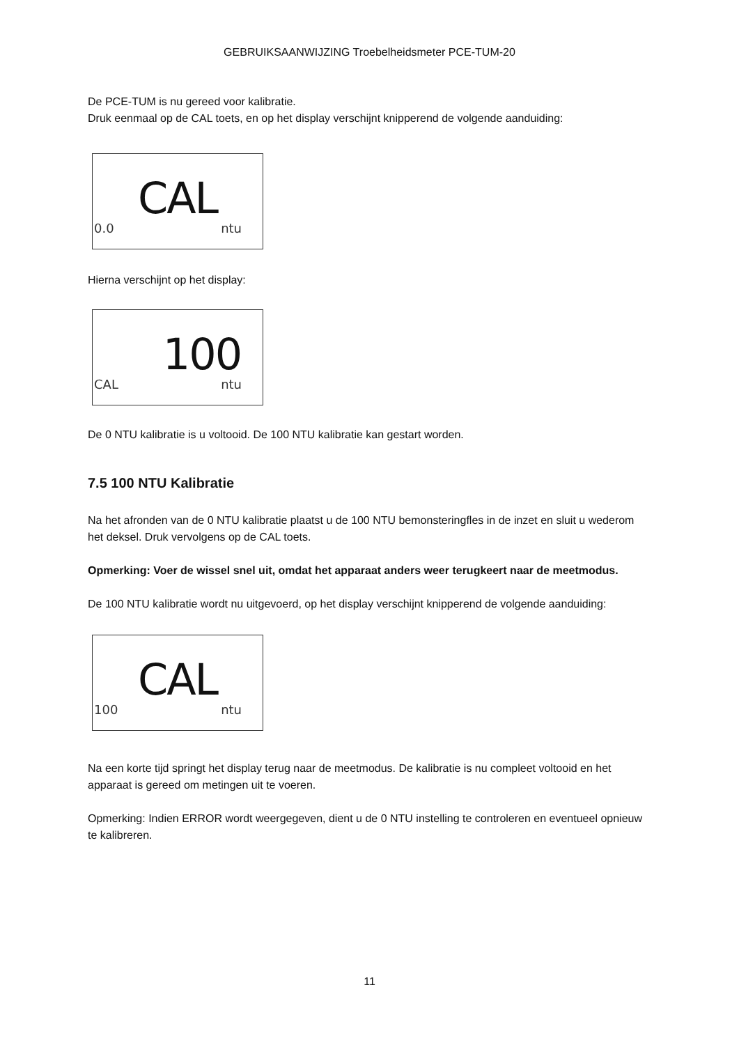GEBRUIKSAANWIJZING Troebelheidsmeter PCE-TUM-20
De PCE-TUM is nu gereed voor kalibratie.
Druk eenmaal op de CAL toets, en op het display verschijnt knipperend de volgende aanduiding:
CAL
0.0 ntu
Hierna verschijnt op het display:
100
CAL ntu
De 0 NTU kalibratie is u voltooid. De 100 NTU kalibratie kan gestart worden.
7.5 100 NTU Kalibratie
Na het afronden van de 0 NTU kalibratie plaatst u de 100 NTU bemonsteringfles in de inzet en sluit u wederom het deksel. Druk vervolgens op de CAL toets.
Opmerking: Voer de wissel snel uit, omdat het apparaat anders weer terugkeert naar de meetmodus.
De 100 NTU kalibratie wordt nu uitgevoerd, op het display verschijnt knipperend de volgende aanduiding:
CAL
100 ntu
Na een korte tijd springt het display terug naar de meetmodus. De kalibratie is nu compleet voltooid en het apparaat is gereed om metingen uit te voeren.
Opmerking: Indien ERROR wordt weergegeven, dient u de 0 NTU instelling te controleren en eventueel opnieuw te kalibreren.
11